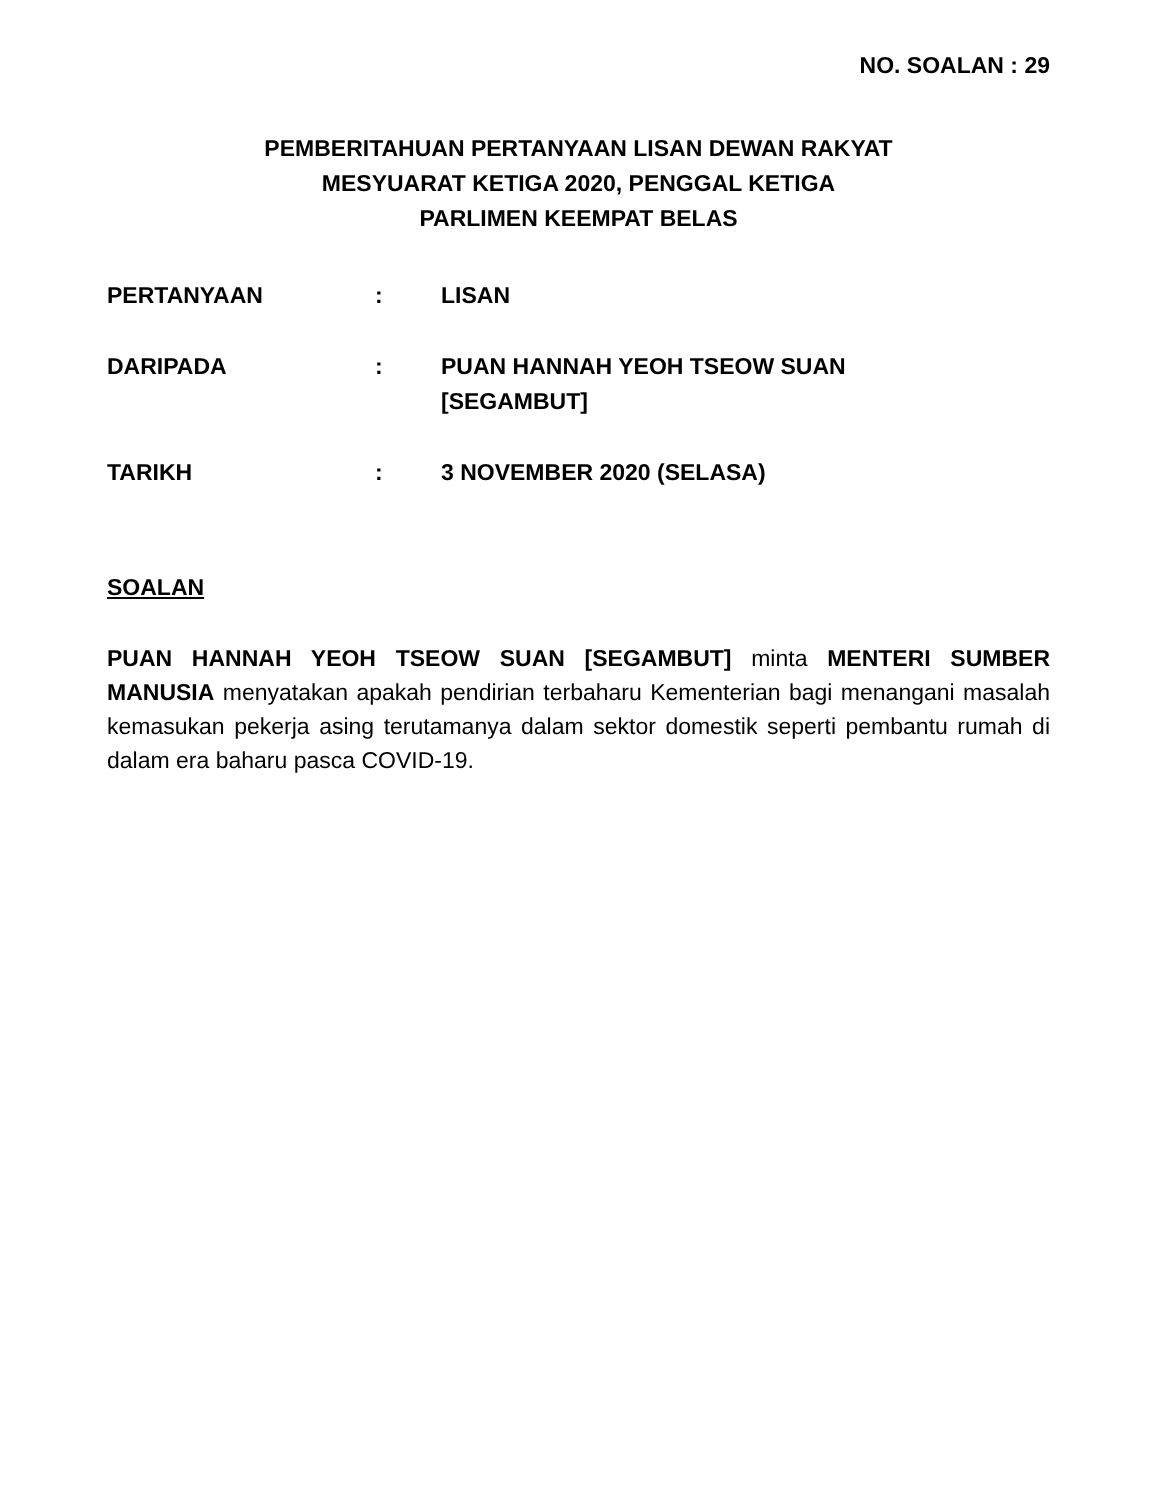NO. SOALAN : 29
PEMBERITAHUAN PERTANYAAN LISAN DEWAN RAKYAT
MESYUARAT KETIGA 2020, PENGGAL KETIGA
PARLIMEN KEEMPAT BELAS
| PERTANYAAN | : | LISAN |
| DARIPADA | : | PUAN HANNAH YEOH TSEOW SUAN [SEGAMBUT] |
| TARIKH | : | 3 NOVEMBER 2020 (SELASA) |
SOALAN
PUAN HANNAH YEOH TSEOW SUAN [SEGAMBUT] minta MENTERI SUMBER MANUSIA menyatakan apakah pendirian terbaharu Kementerian bagi menangani masalah kemasukan pekerja asing terutamanya dalam sektor domestik seperti pembantu rumah di dalam era baharu pasca COVID-19.